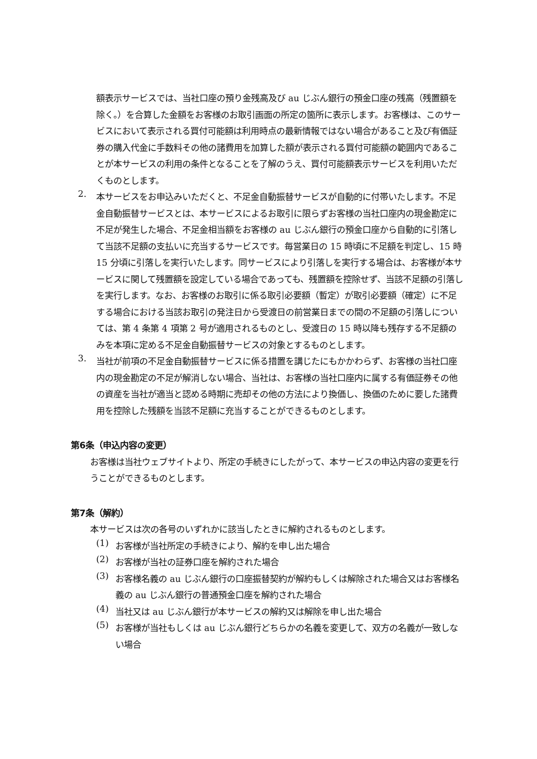額表示サービスでは、当社口座の預り金残高及び au じぶん銀行の預金口座の残高（残置額を除く。）を合算した金額をお客様のお取引画面の所定の箇所に表示します。お客様は、このサービスにおいて表示される買付可能額は利用時点の最新情報ではない場合があること及び有価証券の購入代金に手数料その他の諸費用を加算した額が表示される買付可能額の範囲内であることが本サービスの利用の条件となることを了解のうえ、買付可能額表示サービスを利用いただくものとします。
2.
本サービスをお申込みいただくと、不足金自動振替サービスが自動的に付帯いたします。不足金自動振替サービスとは、本サービスによるお取引に限らずお客様の当社口座内の現金勘定に不足が発生した場合、不足金相当額をお客様の au じぶん銀行の預金口座から自動的に引落して当該不足額の支払いに充当するサービスです。毎営業日の 15 時頃に不足額を判定し、15 時 15 分頃に引落しを実行いたします。同サービスにより引落しを実行する場合は、お客様が本サービスに関して残置額を設定している場合であっても、残置額を控除せず、当該不足額の引落しを実行します。なお、お客様のお取引に係る取引必要額（暫定）が取引必要額（確定）に不足する場合における当該お取引の発注日から受渡日の前営業日までの間の不足額の引落しについては、第 4 条第 4 項第 2 号が適用されるものとし、受渡日の 15 時以降も残存する不足額のみを本項に定める不足金自動振替サービスの対象とするものとします。
3.
当社が前項の不足金自動振替サービスに係る措置を講じたにもかかわらず、お客様の当社口座内の現金勘定の不足が解消しない場合、当社は、お客様の当社口座内に属する有価証券その他の資産を当社が適当と認める時期に売却その他の方法により換価し、換価のために要した諸費用を控除した残額を当該不足額に充当することができるものとします。
第6条（申込内容の変更）
お客様は当社ウェブサイトより、所定の手続きにしたがって、本サービスの申込内容の変更を行うことができるものとします。
第7条（解約）
本サービスは次の各号のいずれかに該当したときに解約されるものとします。
(1)
お客様が当社所定の手続きにより、解約を申し出た場合
(2)
お客様が当社の証券口座を解約された場合
(3)
お客様名義の au じぶん銀行の口座振替契約が解約もしくは解除された場合又はお客様名義の au じぶん銀行の普通預金口座を解約された場合
(4)
当社又は au じぶん銀行が本サービスの解約又は解除を申し出た場合
(5)
お客様が当社もしくは au じぶん銀行どちらかの名義を変更して、双方の名義が一致しない場合